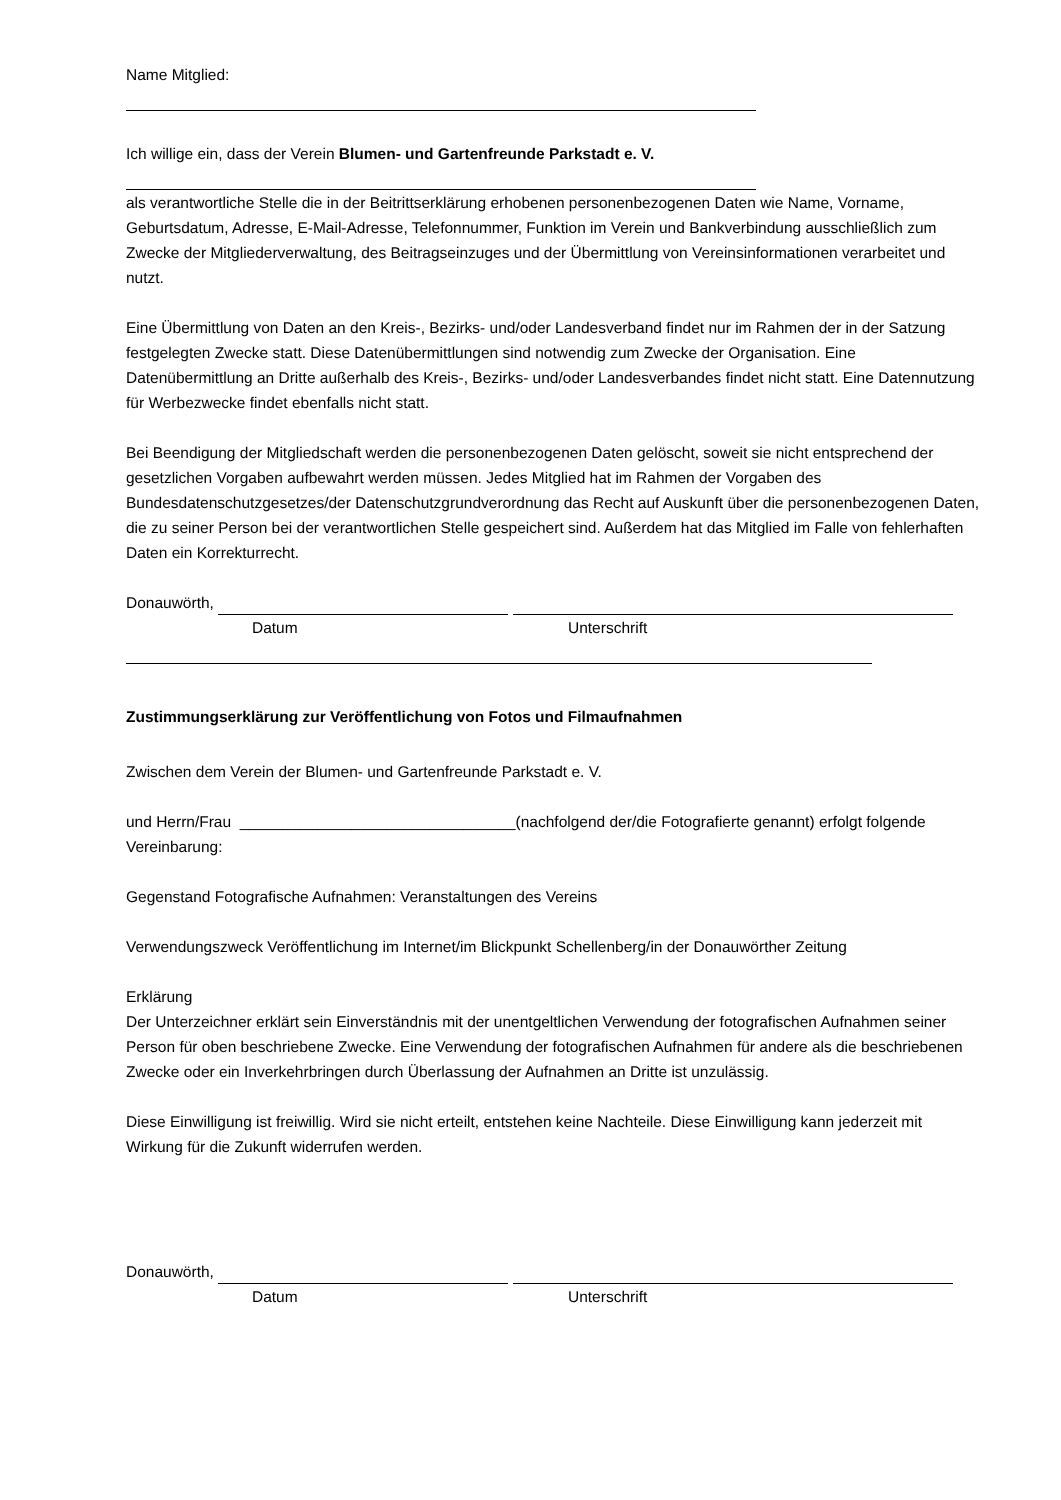Name Mitglied:
Ich willige ein, dass der Verein Blumen- und Gartenfreunde Parkstadt e. V.
als verantwortliche Stelle die in der Beitrittserklärung erhobenen personenbezogenen Daten wie Name, Vorname, Geburtsdatum, Adresse, E-Mail-Adresse, Telefonnummer, Funktion im Verein und Bankverbindung ausschließlich zum Zwecke der Mitgliederverwaltung, des Beitragseinzuges und der Übermittlung von Vereinsinformationen verarbeitet und nutzt.
Eine Übermittlung von Daten an den Kreis-, Bezirks- und/oder Landesverband findet nur im Rahmen der in der Satzung festgelegten Zwecke statt. Diese Datenübermittlungen sind notwendig zum Zwecke der Organisation. Eine Datenübermittlung an Dritte außerhalb des Kreis-, Bezirks- und/oder Landesverbandes findet nicht statt. Eine Datennutzung für Werbezwecke findet ebenfalls nicht statt.
Bei Beendigung der Mitgliedschaft werden die personenbezogenen Daten gelöscht, soweit sie nicht entsprechend der gesetzlichen Vorgaben aufbewahrt werden müssen. Jedes Mitglied hat im Rahmen der Vorgaben des Bundesdatenschutzgesetzes/der Datenschutzgrundverordnung das Recht auf Auskunft über die personenbezogenen Daten, die zu seiner Person bei der verantwortlichen Stelle gespeichert sind. Außerdem hat das Mitglied im Falle von fehlerhaften Daten ein Korrekturrecht.
Donauwörth,
Datum Unterschrift
Zustimmungserklärung zur Veröffentlichung von Fotos und Filmaufnahmen
Zwischen dem Verein der Blumen- und Gartenfreunde Parkstadt e. V.
und Herrn/Frau ________________________________(nachfolgend der/die Fotografierte genannt) erfolgt folgende Vereinbarung:
Gegenstand Fotografische Aufnahmen: Veranstaltungen des Vereins
Verwendungszweck Veröffentlichung im Internet/im Blickpunkt Schellenberg/in der Donauwörther Zeitung
Erklärung
Der Unterzeichner erklärt sein Einverständnis mit der unentgeltlichen Verwendung der fotografischen Aufnahmen seiner Person für oben beschriebene Zwecke. Eine Verwendung der fotografischen Aufnahmen für andere als die beschriebenen Zwecke oder ein Inverkehrbringen durch Überlassung der Aufnahmen an Dritte ist unzulässig.
Diese Einwilligung ist freiwillig. Wird sie nicht erteilt, entstehen keine Nachteile. Diese Einwilligung kann jederzeit mit Wirkung für die Zukunft widerrufen werden.
Donauwörth,
Datum Unterschrift